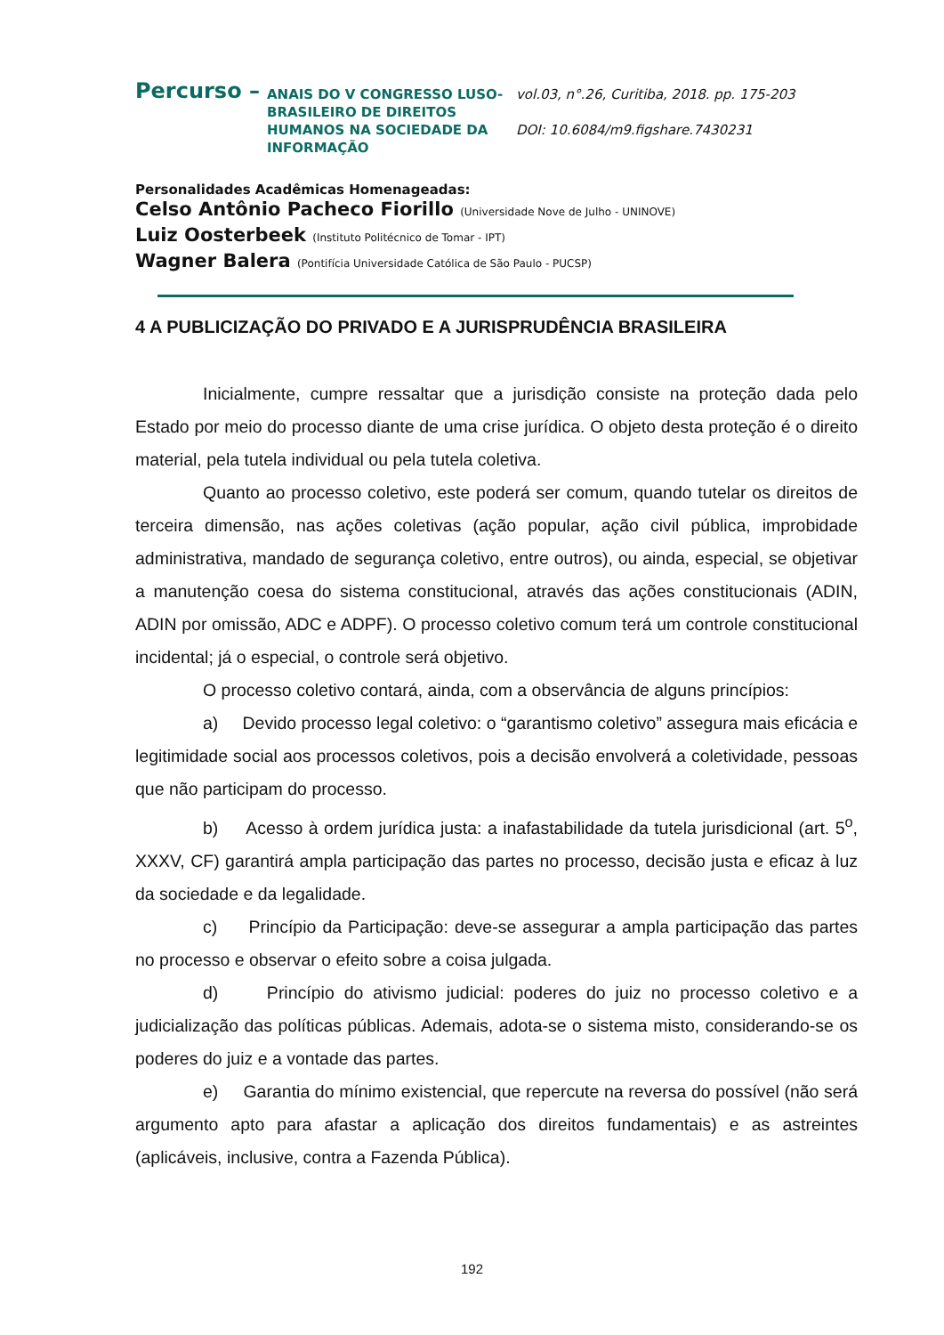Percurso –
ANAIS DO V CONGRESSO LUSO-BRASILEIRO DE DIREITOS HUMANOS NA SOCIEDADE DA INFORMAÇÃO
vol.03, n°.26, Curitiba, 2018. pp. 175-203
DOI: 10.6084/m9.figshare.7430231
Personalidades Acadêmicas Homenageadas:
Celso Antônio Pacheco Fiorillo (Universidade Nove de Julho - UNINOVE)
Luiz Oosterbeek (Instituto Politécnico de Tomar - IPT)
Wagner Balera (Pontifícia Universidade Católica de São Paulo - PUCSP)
4 A PUBLICIZAÇÃO DO PRIVADO E A JURISPRUDÊNCIA BRASILEIRA
Inicialmente, cumpre ressaltar que a jurisdição consiste na proteção dada pelo Estado por meio do processo diante de uma crise jurídica. O objeto desta proteção é o direito material, pela tutela individual ou pela tutela coletiva.
Quanto ao processo coletivo, este poderá ser comum, quando tutelar os direitos de terceira dimensão, nas ações coletivas (ação popular, ação civil pública, improbidade administrativa, mandado de segurança coletivo, entre outros), ou ainda, especial, se objetivar a manutenção coesa do sistema constitucional, através das ações constitucionais (ADIN, ADIN por omissão, ADC e ADPF). O processo coletivo comum terá um controle constitucional incidental; já o especial, o controle será objetivo.
O processo coletivo contará, ainda, com a observância de alguns princípios:
a) Devido processo legal coletivo: o “garantismo coletivo” assegura mais eficácia e legitimidade social aos processos coletivos, pois a decisão envolverá a coletividade, pessoas que não participam do processo.
b) Acesso à ordem jurídica justa: a inafastabilidade da tutela jurisdicional (art. 5<sup>o</sup>, XXXV, CF) garantirá ampla participação das partes no processo, decisão justa e eficaz à luz da sociedade e da legalidade.
c) Princípio da Participação: deve-se assegurar a ampla participação das partes no processo e observar o efeito sobre a coisa julgada.
d) Princípio do ativismo judicial: poderes do juiz no processo coletivo e a judicialização das políticas públicas. Ademais, adota-se o sistema misto, considerando-se os poderes do juiz e a vontade das partes.
e) Garantia do mínimo existencial, que repercute na reversa do possível (não será argumento apto para afastar a aplicação dos direitos fundamentais) e as astreintes (aplicáveis, inclusive, contra a Fazenda Pública).
192